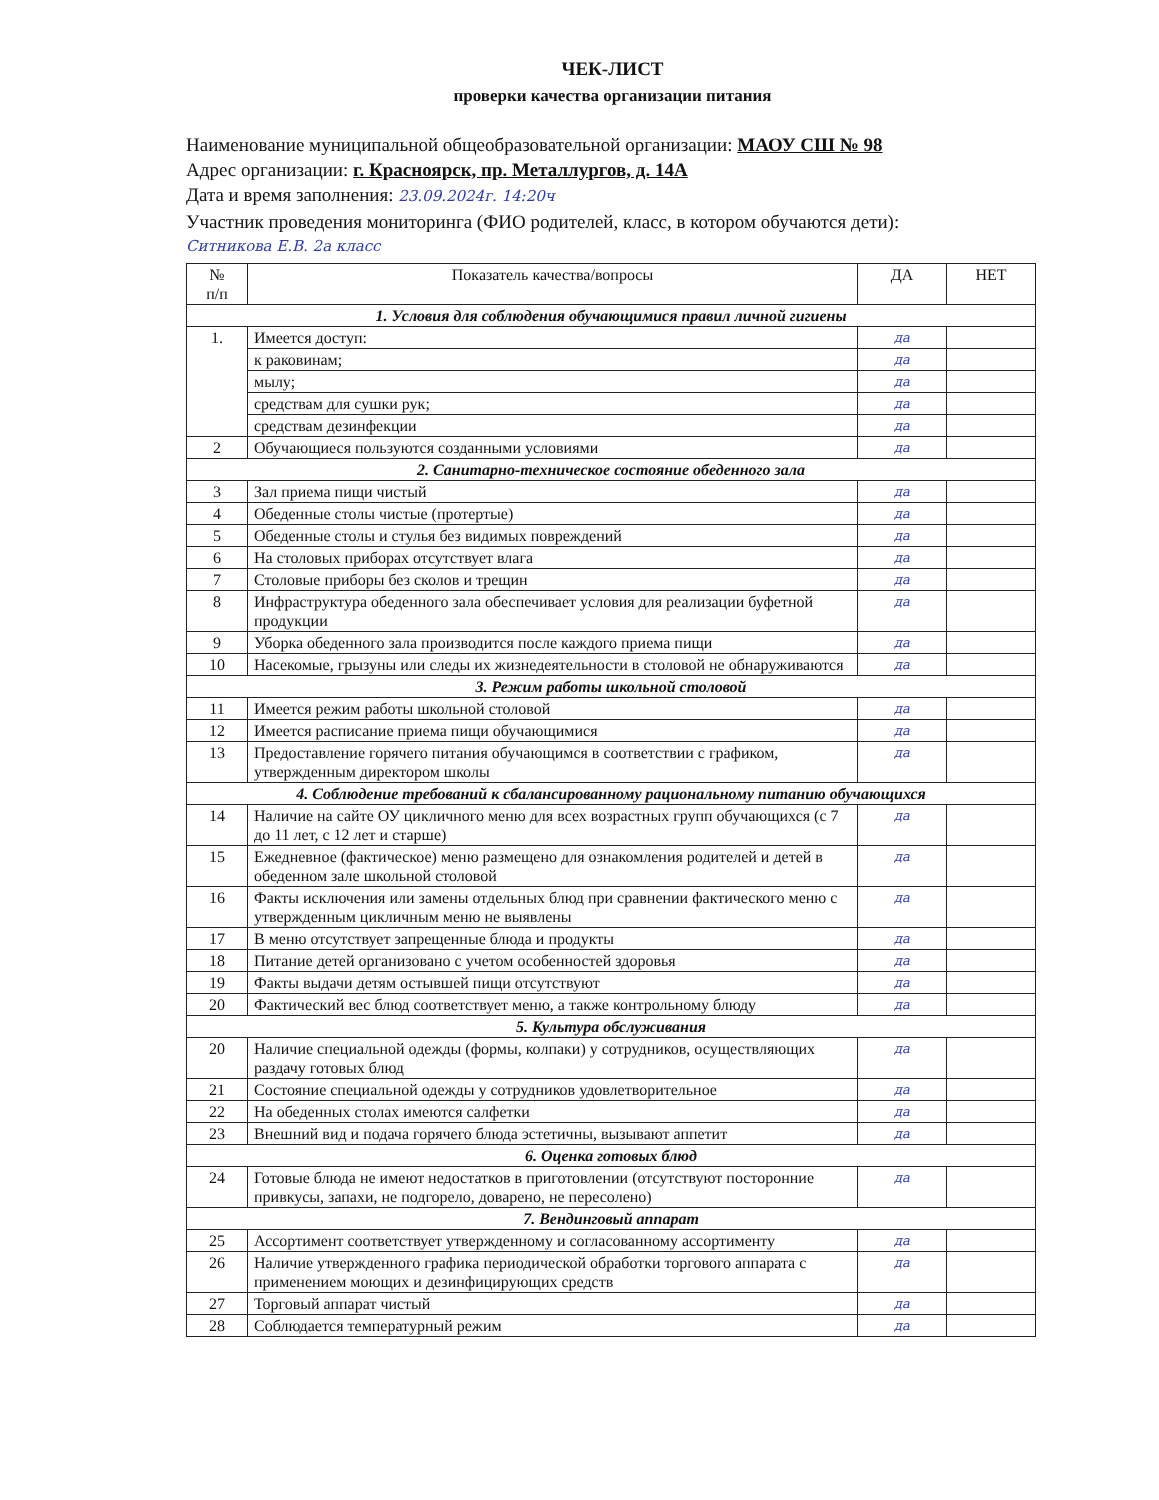ЧЕК-ЛИСТ
проверки качества организации питания
Наименование муниципальной общеобразовательной организации: МАОУ СШ № 98
Адрес организации: г. Красноярск, пр. Металлургов, д. 14А
Дата и время заполнения: 23.09.2024г. 14:20ч
Участник проведения мониторинга (ФИО родителей, класс, в котором обучаются дети):
Ситникова Е.В. 2а класс
| № п/п | Показатель качества/вопросы | ДА | НЕТ |
| --- | --- | --- | --- |
| 1. Условия для соблюдения обучающимися правил личной гигиены | | | |
| 1. | Имеется доступ: | да | |
| | к раковинам; | да | |
| | мылу; | да | |
| | средствам для сушки рук; | да | |
| | средствам дезинфекции | да | |
| 2 | Обучающиеся пользуются созданными условиями | да | |
| 2. Санитарно-техническое состояние обеденного зала | | | |
| 3 | Зал приема пищи чистый | да | |
| 4 | Обеденные столы чистые (протертые) | да | |
| 5 | Обеденные столы и стулья без видимых повреждений | да | |
| 6 | На столовых приборах отсутствует влага | да | |
| 7 | Столовые приборы без сколов и трещин | да | |
| 8 | Инфраструктура обеденного зала обеспечивает условия для реализации буфетной продукции | да | |
| 9 | Уборка обеденного зала производится после каждого приема пищи | да | |
| 10 | Насекомые, грызуны или следы их жизнедеятельности в столовой не обнаруживаются | да | |
| 3. Режим работы школьной столовой | | | |
| 11 | Имеется режим работы школьной столовой | да | |
| 12 | Имеется расписание приема пищи обучающимися | да | |
| 13 | Предоставление горячего питания обучающимся в соответствии с графиком, утвержденным директором школы | да | |
| 4. Соблюдение требований к сбалансированному рациональному питанию обучающихся | | | |
| 14 | Наличие на сайте ОУ цикличного меню для всех возрастных групп обучающихся (с 7 до 11 лет, с 12 лет и старше) | да | |
| 15 | Ежедневное (фактическое) меню размещено для ознакомления родителей и детей в обеденном зале школьной столовой | да | |
| 16 | Факты исключения или замены отдельных блюд при сравнении фактического меню с утвержденным цикличным меню не выявлены | да | |
| 17 | В меню отсутствует запрещенные блюда и продукты | да | |
| 18 | Питание детей организовано с учетом особенностей здоровья | да | |
| 19 | Факты выдачи детям остывшей пищи отсутствуют | да | |
| 20 | Фактический вес блюд соответствует меню, а также контрольному блюду | да | |
| 5. Культура обслуживания | | | |
| 20 | Наличие специальной одежды (формы, колпаки) у сотрудников, осуществляющих раздачу готовых блюд | да | |
| 21 | Состояние специальной одежды у сотрудников удовлетворительное | да | |
| 22 | На обеденных столах имеются салфетки | да | |
| 23 | Внешний вид и подача горячего блюда эстетичны, вызывают аппетит | да | |
| 6. Оценка готовых блюд | | | |
| 24 | Готовые блюда не имеют недостатков в приготовлении (отсутствуют посторонние привкусы, запахи, не подгорело, доварено, не пересолено) | да | |
| 7. Вендинговый аппарат | | | |
| 25 | Ассортимент соответствует утвержденному и согласованному ассортименту | да | |
| 26 | Наличие утвержденного графика периодической обработки торгового аппарата с применением моющих и дезинфицирующих средств | да | |
| 27 | Торговый аппарат чистый | да | |
| 28 | Соблюдается температурный режим | да | |